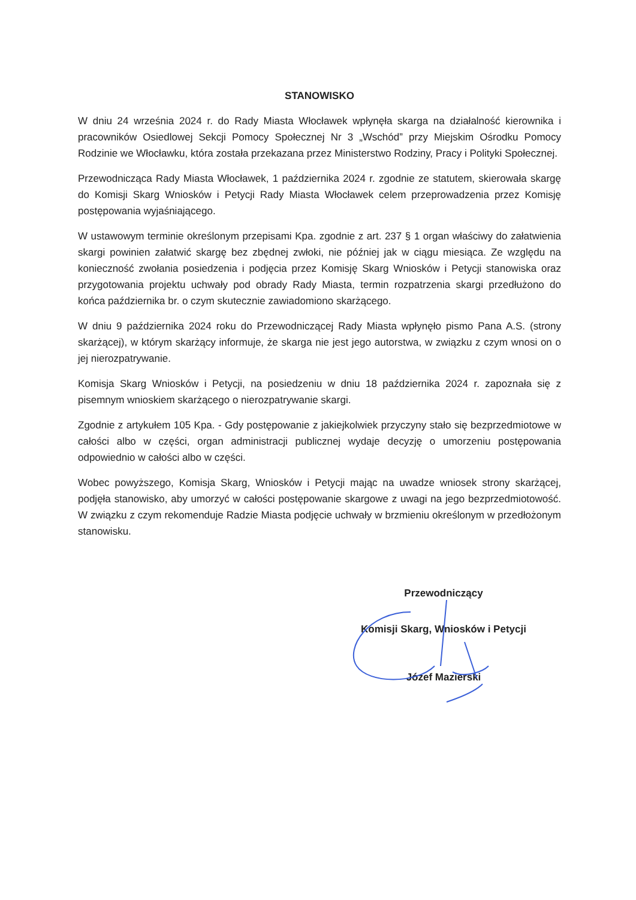STANOWISKO
W dniu 24 września 2024 r. do Rady Miasta Włocławek wpłynęła skarga na działalność kierownika i pracowników Osiedlowej Sekcji Pomocy Społecznej Nr 3 „Wschód” przy Miejskim Ośrodku Pomocy Rodzinie we Włocławku, która została przekazana przez Ministerstwo Rodziny, Pracy i Polityki Społecznej.
Przewodnicząca Rady Miasta Włocławek, 1 października 2024 r. zgodnie ze statutem, skierowała skargę do Komisji Skarg Wniosków i Petycji Rady Miasta Włocławek celem przeprowadzenia przez Komisję postępowania wyjaśniającego.
W ustawowym terminie określonym przepisami Kpa. zgodnie z art. 237 § 1 organ właściwy do załatwienia skargi powinien załatwić skargę bez zbędnej zwłoki, nie później jak w ciągu miesiąca. Ze względu na konieczność zwołania posiedzenia i podjęcia przez Komisję Skarg Wniosków i Petycji stanowiska oraz przygotowania projektu uchwały pod obrady Rady Miasta, termin rozpatrzenia skargi przedłużono do końca października br. o czym skutecznie zawiadomiono skarżącego.
W dniu 9 października 2024 roku do Przewodniczącej Rady Miasta wpłynęło pismo Pana A.S. (strony skarżącej), w którym skarżący informuje, że skarga nie jest jego autorstwa, w związku z czym wnosi on o jej nierozpatrywanie.
Komisja Skarg Wniosków i Petycji, na posiedzeniu w dniu 18 października 2024 r. zapoznała się z pisemnym wnioskiem skarżącego o nierozpatrywanie skargi.
Zgodnie z artykułem 105 Kpa. - Gdy postępowanie z jakiejkolwiek przyczyny stało się bezprzedmiotowe w całości albo w części, organ administracji publicznej wydaje decyzję o umorzeniu postępowania odpowiednio w całości albo w części.
Wobec powyższego, Komisja Skarg, Wniosków i Petycji mając na uwadze wniosek strony skarżącej, podjęła stanowisko, aby umorzyć w całości postępowanie skargowe z uwagi na jego bezprzedmiotowość. W związku z czym rekomenduje Radzie Miasta podjęcie uchwały w brzmieniu określonym w przedłożonym stanowisku.
Przewodniczący
Komisji Skarg, Wniosków i Petycji
Józef Mazierski